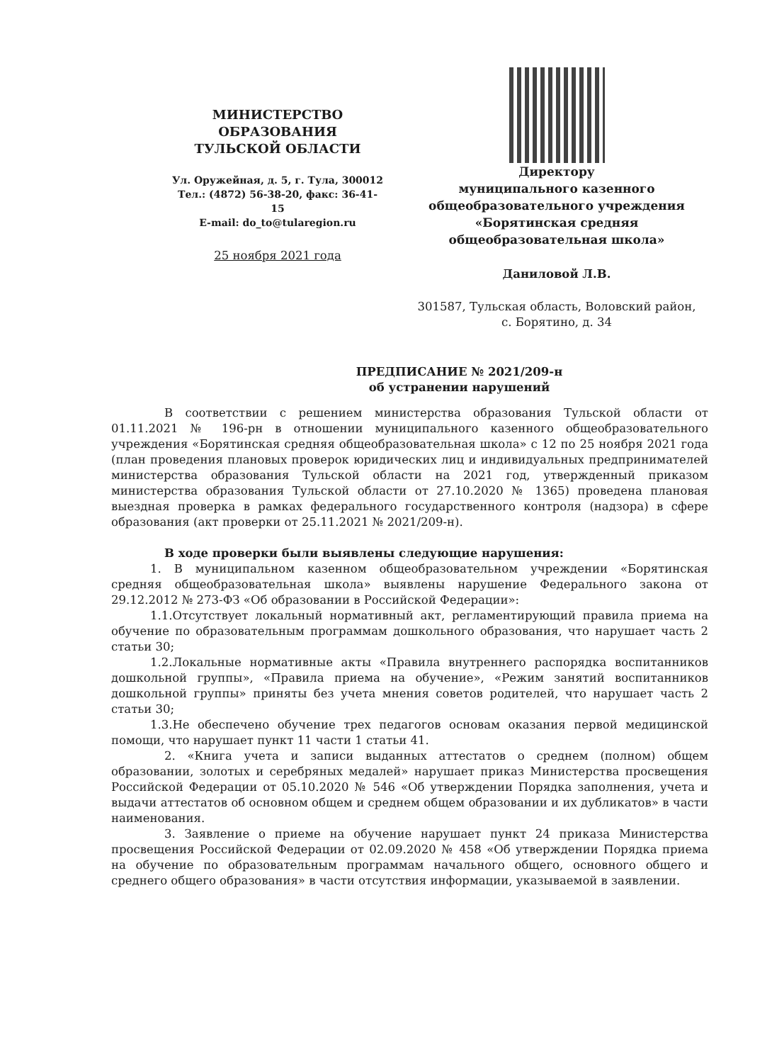МИНИСТЕРСТВО
ОБРАЗОВАНИЯ
ТУЛЬСКОЙ ОБЛАСТИ
Ул. Оружейная, д. 5, г. Тула, 300012
Тел.: (4872) 56-38-20, факс: 36-41-15
E-mail: do_to@tularegion.ru
25 ноября 2021 года
Директору
муниципального казенного
общеобразовательного учреждения
«Борятинская средняя
общеобразовательная школа»
Даниловой Л.В.
301587, Тульская область, Воловский район,
с. Борятино, д. 34
ПРЕДПИСАНИЕ № 2021/209-н
об устранении нарушений
В соответствии с решением министерства образования Тульской области от 01.11.2021 № 196-рн в отношении муниципального казенного общеобразовательного учреждения «Борятинская средняя общеобразовательная школа» с 12 по 25 ноября 2021 года (план проведения плановых проверок юридических лиц и индивидуальных предпринимателей министерства образования Тульской области на 2021 год, утвержденный приказом министерства образования Тульской области от 27.10.2020 № 1365) проведена плановая выездная проверка в рамках федерального государственного контроля (надзора) в сфере образования (акт проверки от 25.11.2021 № 2021/209-н).
В ходе проверки были выявлены следующие нарушения:
1. В муниципальном казенном общеобразовательном учреждении «Борятинская средняя общеобразовательная школа» выявлены нарушение Федерального закона от 29.12.2012 № 273-ФЗ «Об образовании в Российской Федерации»:
1.1.Отсутствует локальный нормативный акт, регламентирующий правила приема на обучение по образовательным программам дошкольного образования, что нарушает часть 2 статьи 30;
1.2.Локальные нормативные акты «Правила внутреннего распорядка воспитанников дошкольной группы», «Правила приема на обучение», «Режим занятий воспитанников дошкольной группы» приняты без учета мнения советов родителей, что нарушает часть 2 статьи 30;
1.3.Не обеспечено обучение трех педагогов основам оказания первой медицинской помощи, что нарушает пункт 11 части 1 статьи 41.
2. «Книга учета и записи выданных аттестатов о среднем (полном) общем образовании, золотых и серебряных медалей» нарушает приказ Министерства просвещения Российской Федерации от 05.10.2020 № 546 «Об утверждении Порядка заполнения, учета и выдачи аттестатов об основном общем и среднем общем образовании и их дубликатов» в части наименования.
3. Заявление о приеме на обучение нарушает пункт 24 приказа Министерства просвещения Российской Федерации от 02.09.2020 № 458 «Об утверждении Порядка приема на обучение по образовательным программам начального общего, основного общего и среднего общего образования» в части отсутствия информации, указываемой в заявлении.